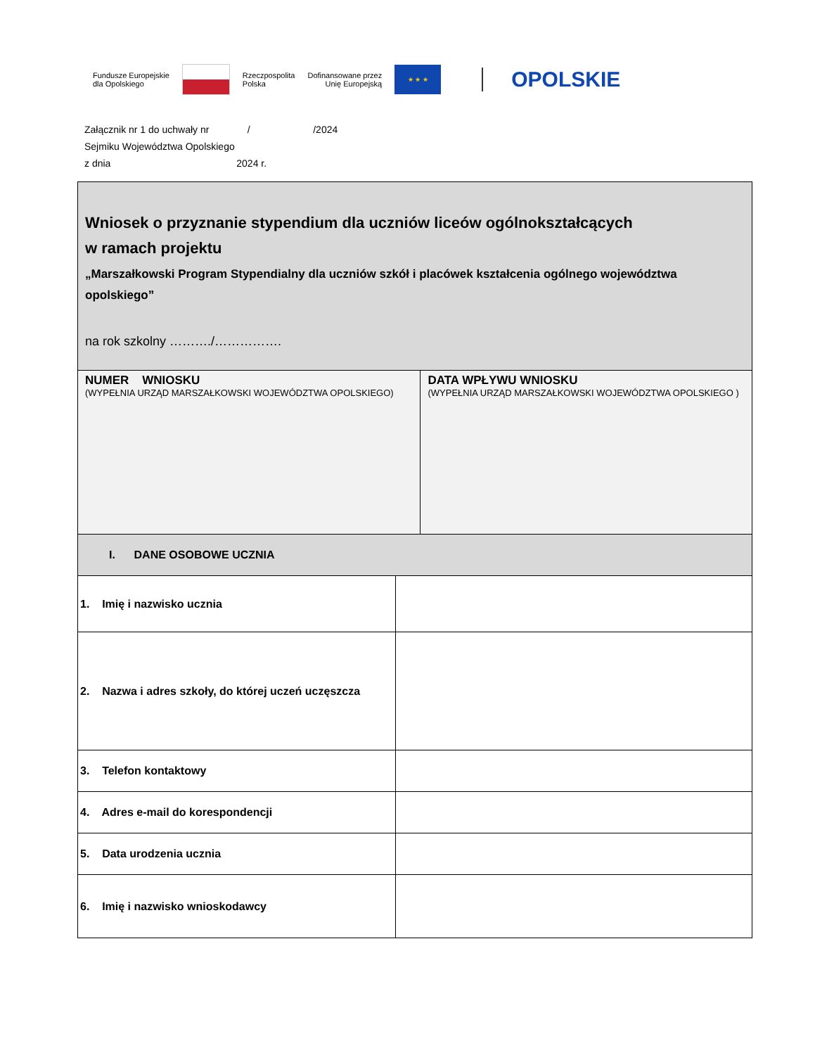Fundusze Europejskie
dla Opolskiego
Rzeczpospolita
Polska
Dofinansowane przez
Unię Europejską
★ ★ ★
OPOLSKIE
Załącznik nr 1 do uchwały nr / /2024
Sejmiku Województwa Opolskiego
z dnia 2024 r.
| Wniosek o przyznanie stypendium dla uczniów liceów ogólnokształcących w ramach projektu „Marszałkowski Program Stypendialny dla uczniów szkół i placówek kształcenia ogólnego województwa opolskiego” na rok szkolny ………./……………. | | |
| NUMER WNIOSKU (WYPEŁNIA URZĄD MARSZAŁKOWSKI WOJEWÓDZTWA OPOLSKIEGO) | | DATA WPŁYWU WNIOSKU (WYPEŁNIA URZĄD MARSZAŁKOWSKI WOJEWÓDZTWA OPOLSKIEGO ) |
| I. DANE OSOBOWE UCZNIA | | |
| 1. Imię i nazwisko ucznia | | |
| 2. Nazwa i adres szkoły, do której uczeń uczęszcza | | |
| 3. Telefon kontaktowy | | |
| 4. Adres e-mail do korespondencji | | |
| 5. Data urodzenia ucznia | | |
| 6. Imię i nazwisko wnioskodawcy | | |